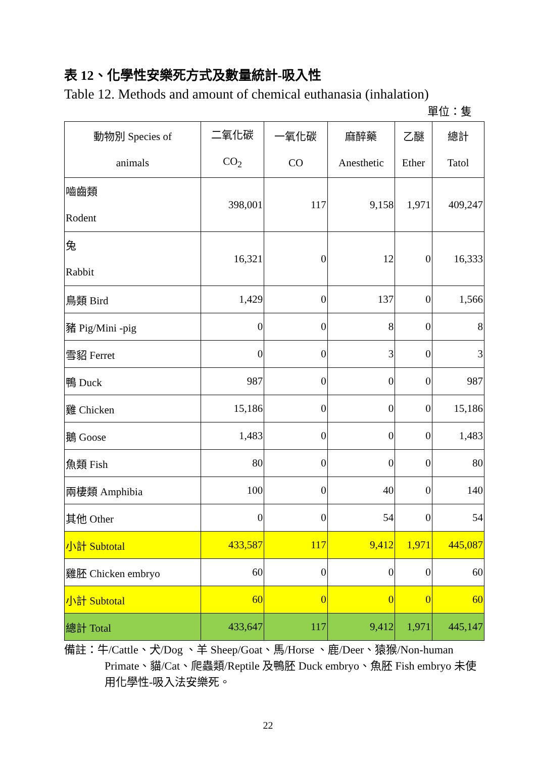表 12、化學性安樂死方式及數量統計-吸入性
Table 12. Methods and amount of chemical euthanasia (inhalation)
單位：隻
| 動物別 Species of animals | 二氧化碳 CO<sub>2</sub> | 一氧化碳 CO | 麻醉藥 Anesthetic | 乙醚 Ether | 總計 Tatol |
| --- | --- | --- | --- | --- | --- |
| 嚙齒類 Rodent | 398,001 | 117 | 9,158 | 1,971 | 409,247 |
| 兔 Rabbit | 16,321 | 0 | 12 | 0 | 16,333 |
| 鳥類 Bird | 1,429 | 0 | 137 | 0 | 1,566 |
| 豬 Pig/Mini -pig | 0 | 0 | 8 | 0 | 8 |
| 雪貂 Ferret | 0 | 0 | 3 | 0 | 3 |
| 鴨 Duck | 987 | 0 | 0 | 0 | 987 |
| 雞 Chicken | 15,186 | 0 | 0 | 0 | 15,186 |
| 鵝 Goose | 1,483 | 0 | 0 | 0 | 1,483 |
| 魚類 Fish | 80 | 0 | 0 | 0 | 80 |
| 兩棲類 Amphibia | 100 | 0 | 40 | 0 | 140 |
| 其他 Other | 0 | 0 | 54 | 0 | 54 |
| 小計 Subtotal | 433,587 | 117 | 9,412 | 1,971 | 445,087 |
| 雞胚 Chicken embryo | 60 | 0 | 0 | 0 | 60 |
| 小計 Subtotal | 60 | 0 | 0 | 0 | 60 |
| 總計 Total | 433,647 | 117 | 9,412 | 1,971 | 445,147 |
備註：牛/Cattle、犬/Dog 、羊 Sheep/Goat、馬/Horse 、鹿/Deer、猿猴/Non-human Primate、貓/Cat、爬蟲類/Reptile 及鴨胚 Duck embryo、魚胚 Fish embryo 未使用化學性-吸入法安樂死。
22